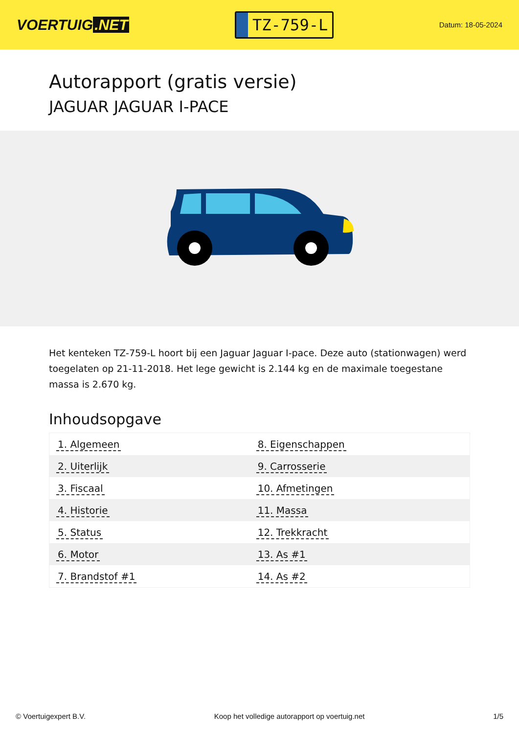VOERTUIG.NET
TZ-759-L
Datum: 18-05-2024
Autorapport (gratis versie)
JAGUAR JAGUAR I-PACE
Het kenteken TZ-759-L hoort bij een Jaguar Jaguar I-pace. Deze auto (stationwagen) werd toegelaten op 21-11-2018. Het lege gewicht is 2.144 kg en de maximale toegestane massa is 2.670 kg.
Inhoudsopgave
| 1. Algemeen | 8. Eigenschappen |
| 2. Uiterlijk | 9. Carrosserie |
| 3. Fiscaal | 10. Afmetingen |
| 4. Historie | 11. Massa |
| 5. Status | 12. Trekkracht |
| 6. Motor | 13. As #1 |
| 7. Brandstof #1 | 14. As #2 |
© Voertuigexpert B.V. Koop het volledige autorapport op voertuig.net 1/5